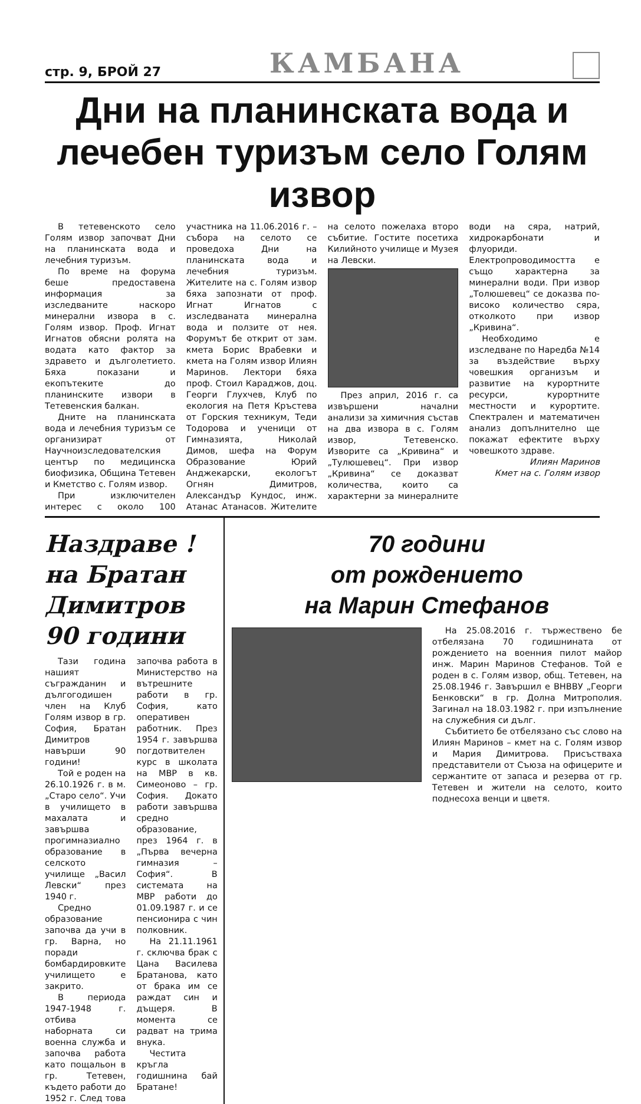стр. 9, БРОЙ 27 КАМБАНА
Дни на планинската вода и лечебен туризъм село Голям извор
В тетевенското село Голям извор започват Дни на планинската вода и лечебния туризъм.
По време на форума беше предоставена информация за изследваните наскоро минерални извора в с. Голям извор. Проф. Игнат Игнатов обясни ролята на водата като фактор за здравето и дълголетието. Бяха показани и екопътеките до планинските извори в Тетевенския балкан.
Дните на планинската вода и лечебния туризъм се организират от Научноизследователския център по медицинска биофизика, Община Тетевен и Кметство с. Голям извор.
При изключителен интерес с около 100 участника на 11.06.2016 г. – събора на селото се проведоха Дни на планинската вода и лечебния туризъм. Жителите на с. Голям извор бяха запознати от проф. Игнат Игнатов с изследваната минерална вода и ползите от нея. Форумът бе открит от зам. кмета Борис Врабевки и кмета на Голям извор Илиян Маринов. Лектори бяха проф. Стоил Караджов, доц. Георги Глухчев, Клуб по екология на Петя Кръстева от Горския техникум, Теди Тодорова и ученици от Гимназията, Николай Димов, шефа на Форум Образование Юрий Анджекарски, екологът Огнян Димитров, Александър Кундос, инж. Атанас Атанасов. Жителите на селото пожелаха второ събитие. Гостите посетиха Килийното училище и Музея на Левски.
През април, 2016 г. са извършени начални анализи за химичния състав на два извора в с. Голям извор, Тетевенско. Изворите са „Кривина“ и „Тулюшевец“. При извор „Кривина“ се доказват количества, които са характерни за минералните води на сяра, натрий, хидрокарбонати и флуориди. Електропроводимостта е също характерна за минерални води. При извор „Толюшевец“ се доказва по-високо количество сяра, отколкото при извор „Кривина“.
Необходимо е изследване по Наредба №14 за въздействие върху човешкия организъм и развитие на курортните ресурси, курортните местности и курортите. Спектрален и математичен анализ допълнително ще покажат ефектите върху човешкото здраве.
Илиян Маринов
Кмет на с. Голям извор
Наздраве !
на Братан Димитров
90 години
Тази година нашият съгражданин и дългогодишен член на Клуб Голям извор в гр. София, Братан Димитров навърши 90 години!
Той е роден на 26.10.1926 г. в м. „Старо село“. Учи в училището в махалата и завършва прогимназиално образование в селското училище „Васил Левски“ през 1940 г.
Средно образование започва да учи в гр. Варна, но поради бомбардировките училището е закрито.
В периода 1947-1948 г. отбива наборната си военна служба и започва работа като пощальон в гр. Тетевен, където работи до 1952 г. След това започва работа в Министерство на вътрешните работи в гр. София, като оперативен работник. През 1954 г. завършва погдотвителен курс в школата на МВР в кв. Симеоново – гр. София. Докато работи завършва средно образование, през 1964 г. в „Първа вечерна гимназия – София“. В системата на МВР работи до 01.09.1987 г. и се пенсионира с чин полковник.
На 21.11.1961 г. сключва брак с Цана Василева Братанова, като от брака им се раждат син и дъщеря. В момента се радват на трима внука.
Честита кръгла годишнина бай Братане!
70 години
от рождението
на Марин Стефанов
На 25.08.2016 г. тържествено бе отбелязана 70 годишнината от рождението на военния пилот майор инж. Марин Маринов Стефанов. Той е роден в с. Голям извор, общ. Тетевен, на 25.08.1946 г. Завършил е ВНВВУ „Георги Бенковски“ в гр. Долна Митрополия. Загинал на 18.03.1982 г. при изпълнение на служебния си дълг.
Събитието бе отбелязано със слово на Илиян Маринов – кмет на с. Голям извор и Мария Димитрова. Присъстваха представители от Съюза на офицерите и сержантите от запаса и резерва от гр. Тетевен и жители на селото, които поднесоха венци и цветя.